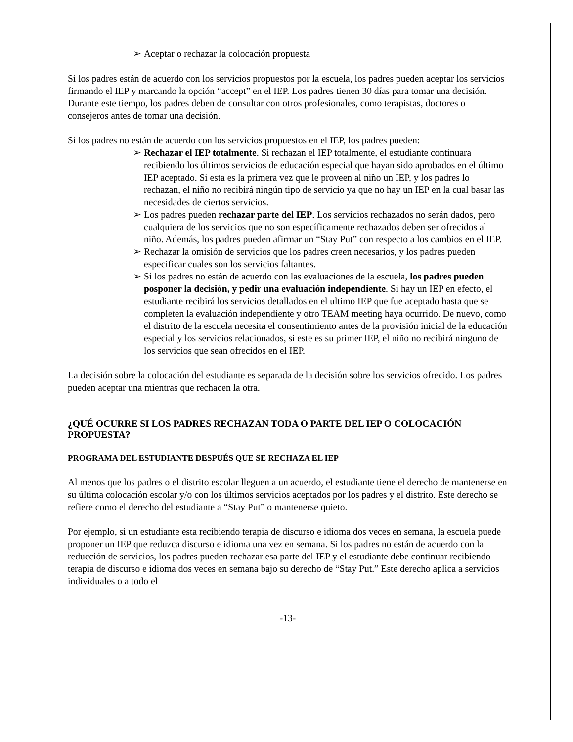➢ Aceptar o rechazar la colocación propuesta
Si los padres están de acuerdo con los servicios propuestos por la escuela, los padres pueden aceptar los servicios firmando el IEP y marcando la opción “accept” en el IEP. Los padres tienen 30 días para tomar una decisión. Durante este tiempo, los padres deben de consultar con otros profesionales, como terapistas, doctores o consejeros antes de tomar una decisión.
Si los padres no están de acuerdo con los servicios propuestos en el IEP, los padres pueden:
➢ Rechazar el IEP totalmente. Si rechazan el IEP totalmente, el estudiante continuara recibiendo los últimos servicios de educación especial que hayan sido aprobados en el último IEP aceptado. Si esta es la primera vez que le proveen al niño un IEP, y los padres lo rechazan, el niño no recibirá ningún tipo de servicio ya que no hay un IEP en la cual basar las necesidades de ciertos servicios.
➢ Los padres pueden rechazar parte del IEP. Los servicios rechazados no serán dados, pero cualquiera de los servicios que no son específicamente rechazados deben ser ofrecidos al niño. Además, los padres pueden afirmar un “Stay Put” con respecto a los cambios en el IEP.
➢ Rechazar la omisión de servicios que los padres creen necesarios, y los padres pueden especificar cuales son los servicios faltantes.
➢ Si los padres no están de acuerdo con las evaluaciones de la escuela, los padres pueden posponer la decisión, y pedir una evaluación independiente. Si hay un IEP en efecto, el estudiante recibirá los servicios detallados en el ultimo IEP que fue aceptado hasta que se completen la evaluación independiente y otro TEAM meeting haya ocurrido. De nuevo, como el distrito de la escuela necesita el consentimiento antes de la provisión inicial de la educación especial y los servicios relacionados, si este es su primer IEP, el niño no recibirá ninguno de los servicios que sean ofrecidos en el IEP.
La decisión sobre la colocación del estudiante es separada de la decisión sobre los servicios ofrecido. Los padres pueden aceptar una mientras que rechacen la otra.
¿QUÉ OCURRE SI LOS PADRES RECHAZAN TODA O PARTE DEL IEP O COLOCACIÓN PROPUESTA?
PROGRAMA DEL ESTUDIANTE DESPUÉS QUE SE RECHAZA EL IEP
Al menos que los padres o el distrito escolar lleguen a un acuerdo, el estudiante tiene el derecho de mantenerse en su última colocación escolar y/o con los últimos servicios aceptados por los padres y el distrito. Este derecho se refiere como el derecho del estudiante a “Stay Put” o mantenerse quieto.
Por ejemplo, si un estudiante esta recibiendo terapia de discurso e idioma dos veces en semana, la escuela puede proponer un IEP que reduzca discurso e idioma una vez en semana. Si los padres no están de acuerdo con la reducción de servicios, los padres pueden rechazar esa parte del IEP y el estudiante debe continuar recibiendo terapia de discurso e idioma dos veces en semana bajo su derecho de “Stay Put.” Este derecho aplica a servicios individuales o a todo el
-13-